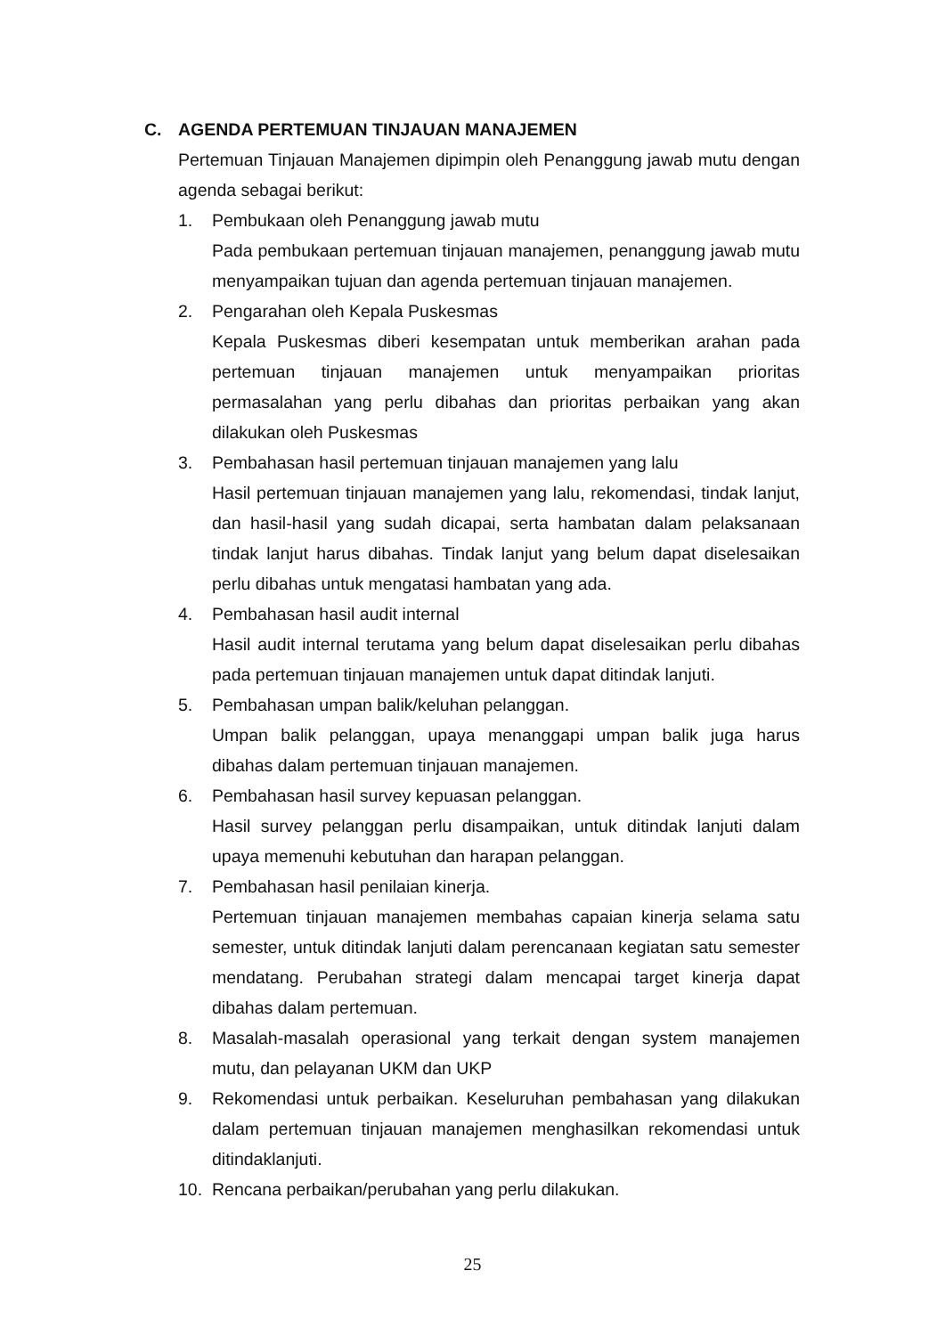C. AGENDA PERTEMUAN TINJAUAN MANAJEMEN
Pertemuan Tinjauan Manajemen dipimpin oleh Penanggung jawab mutu dengan agenda sebagai berikut:
1. Pembukaan oleh Penanggung jawab mutu
Pada pembukaan pertemuan tinjauan manajemen, penanggung jawab mutu menyampaikan tujuan dan agenda pertemuan tinjauan manajemen.
2. Pengarahan oleh Kepala Puskesmas
Kepala Puskesmas diberi kesempatan untuk memberikan arahan pada pertemuan tinjauan manajemen untuk menyampaikan prioritas permasalahan yang perlu dibahas dan prioritas perbaikan yang akan dilakukan oleh Puskesmas
3. Pembahasan hasil pertemuan tinjauan manajemen yang lalu
Hasil pertemuan tinjauan manajemen yang lalu, rekomendasi, tindak lanjut, dan hasil-hasil yang sudah dicapai, serta hambatan dalam pelaksanaan tindak lanjut harus dibahas. Tindak lanjut yang belum dapat diselesaikan perlu dibahas untuk mengatasi hambatan yang ada.
4. Pembahasan hasil audit internal
Hasil audit internal terutama yang belum dapat diselesaikan perlu dibahas pada pertemuan tinjauan manajemen untuk dapat ditindak lanjuti.
5. Pembahasan umpan balik/keluhan pelanggan.
Umpan balik pelanggan, upaya menanggapi umpan balik juga harus dibahas dalam pertemuan tinjauan manajemen.
6. Pembahasan hasil survey kepuasan pelanggan.
Hasil survey pelanggan perlu disampaikan, untuk ditindak lanjuti dalam upaya memenuhi kebutuhan dan harapan pelanggan.
7. Pembahasan hasil penilaian kinerja.
Pertemuan tinjauan manajemen membahas capaian kinerja selama satu semester, untuk ditindak lanjuti dalam perencanaan kegiatan satu semester mendatang. Perubahan strategi dalam mencapai target kinerja dapat dibahas dalam pertemuan.
8. Masalah-masalah operasional yang terkait dengan system manajemen mutu, dan pelayanan UKM dan UKP
9. Rekomendasi untuk perbaikan. Keseluruhan pembahasan yang dilakukan dalam pertemuan tinjauan manajemen menghasilkan rekomendasi untuk ditindaklanjuti.
10. Rencana perbaikan/perubahan yang perlu dilakukan.
25